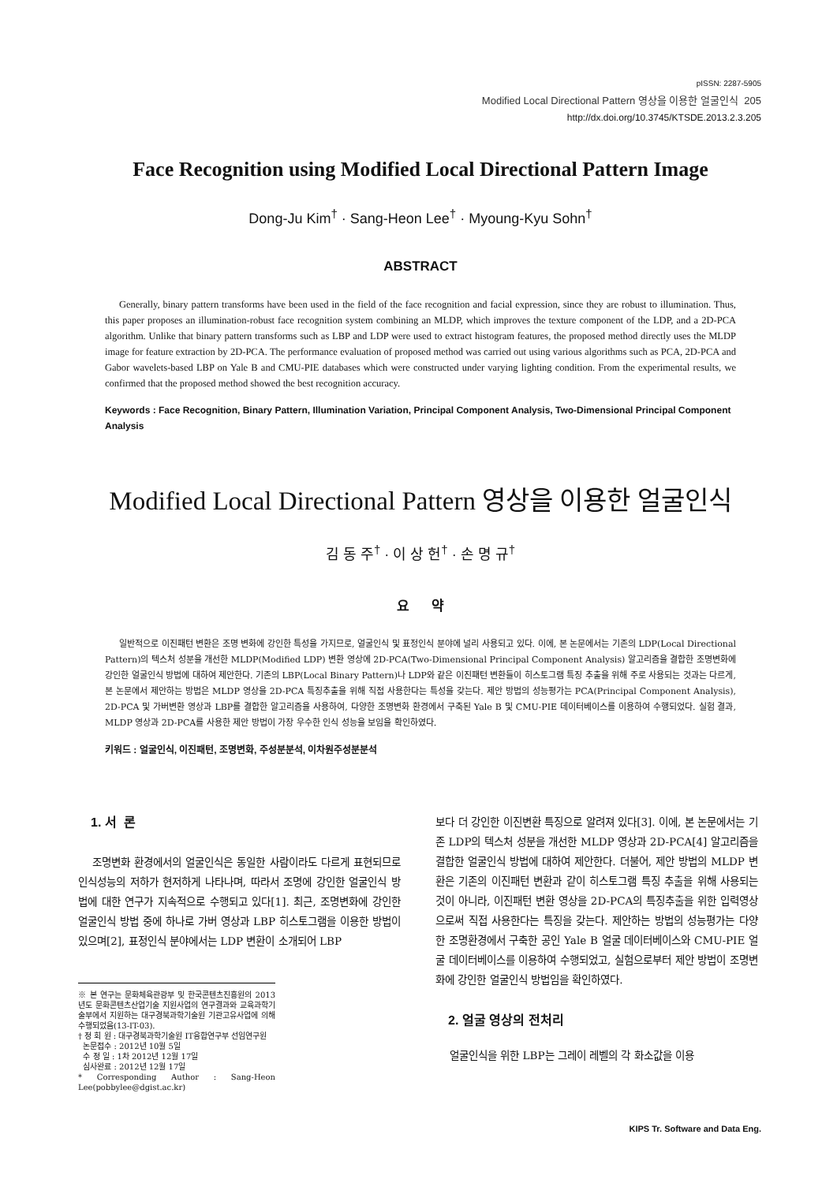pISSN: 2287-5905
Modified Local Directional Pattern 영상을 이용한 얼굴인식 205
http://dx.doi.org/10.3745/KTSDE.2013.2.3.205
Face Recognition using Modified Local Directional Pattern Image
Dong-Ju Kim<sup>†</sup> · Sang-Heon Lee<sup>†</sup> · Myoung-Kyu Sohn<sup>†</sup>
ABSTRACT
Generally, binary pattern transforms have been used in the field of the face recognition and facial expression, since they are robust to illumination. Thus, this paper proposes an illumination-robust face recognition system combining an MLDP, which improves the texture component of the LDP, and a 2D-PCA algorithm. Unlike that binary pattern transforms such as LBP and LDP were used to extract histogram features, the proposed method directly uses the MLDP image for feature extraction by 2D-PCA. The performance evaluation of proposed method was carried out using various algorithms such as PCA, 2D-PCA and Gabor wavelets-based LBP on Yale B and CMU-PIE databases which were constructed under varying lighting condition. From the experimental results, we confirmed that the proposed method showed the best recognition accuracy.
Keywords : Face Recognition, Binary Pattern, Illumination Variation, Principal Component Analysis, Two-Dimensional Principal Component Analysis
Modified Local Directional Pattern 영상을 이용한 얼굴인식
김 동 주<sup>†</sup> · 이 상 헌<sup>†</sup> · 손 명 규<sup>†</sup>
요 약
일반적으로 이진패턴 변환은 조명 변화에 강인한 특성을 가지므로, 얼굴인식 및 표정인식 분야에 널리 사용되고 있다. 이에, 본 논문에서는 기존의 LDP(Local Directional Pattern)의 텍스처 성분을 개선한 MLDP(Modified LDP) 변환 영상에 2D-PCA(Two-Dimensional Principal Component Analysis) 알고리즘을 결합한 조명변화에 강인한 얼굴인식 방법에 대하여 제안한다. 기존의 LBP(Local Binary Pattern)나 LDP와 같은 이진패턴 변환들이 히스토그램 특징 추출을 위해 주로 사용되는 것과는 다르게, 본 논문에서 제안하는 방법은 MLDP 영상을 2D-PCA 특징추출을 위해 직접 사용한다는 특성을 갖는다. 제안 방법의 성능평가는 PCA(Principal Component Analysis), 2D-PCA 및 가버변환 영상과 LBP를 결합한 알고리즘을 사용하여, 다양한 조명변화 환경에서 구축된 Yale B 및 CMU-PIE 데이터베이스를 이용하여 수행되었다. 실험 결과, MLDP 영상과 2D-PCA를 사용한 제안 방법이 가장 우수한 인식 성능을 보임을 확인하였다.
키워드 : 얼굴인식, 이진패턴, 조명변화, 주성분분석, 이차원주성분분석
1. 서 론
조명변화 환경에서의 얼굴인식은 동일한 사람이라도 다르게 표현되므로 인식성능의 저하가 현저하게 나타나며, 따라서 조명에 강인한 얼굴인식 방법에 대한 연구가 지속적으로 수행되고 있다[1]. 최근, 조명변화에 강인한 얼굴인식 방법 중에 하나로 가버 영상과 LBP 히스토그램을 이용한 방법이 있으며[2], 표정인식 분야에서는 LDP 변환이 소개되어 LBP
※ 본 연구는 문화체육관광부 및 한국콘텐츠진흥원의 2013년도 문화콘텐츠산업기술 지원사업의 연구결과와 교육과학기술부에서 지원하는 대구경북과학기술원 기관고유사업에 의해 수행되었음(13-IT-03).
† 정 회 원 : 대구경북과학기술원 IT융합연구부 선임연구원
논문접수 : 2012년 10월 5일
수 정 일 : 1차 2012년 12월 17일
심사완료 : 2012년 12월 17일
* Corresponding Author : Sang-Heon Lee(pobbylee@dgist.ac.kr)
보다 더 강인한 이진변환 특징으로 알려져 있다[3]. 이에, 본 논문에서는 기존 LDP의 텍스처 성분을 개선한 MLDP 영상과 2D-PCA[4] 알고리즘을 결합한 얼굴인식 방법에 대하여 제안한다. 더불어, 제안 방법의 MLDP 변환은 기존의 이진패턴 변환과 같이 히스토그램 특징 추출을 위해 사용되는 것이 아니라, 이진패턴 변환 영상을 2D-PCA의 특징추출을 위한 입력영상으로써 직접 사용한다는 특징을 갖는다. 제안하는 방법의 성능평가는 다양한 조명환경에서 구축한 공인 Yale B 얼굴 데이터베이스와 CMU-PIE 얼굴 데이터베이스를 이용하여 수행되었고, 실험으로부터 제안 방법이 조명변화에 강인한 얼굴인식 방법임을 확인하였다.
2. 얼굴 영상의 전처리
얼굴인식을 위한 LBP는 그레이 레벨의 각 화소값을 이용
KIPS Tr. Software and Data Eng.